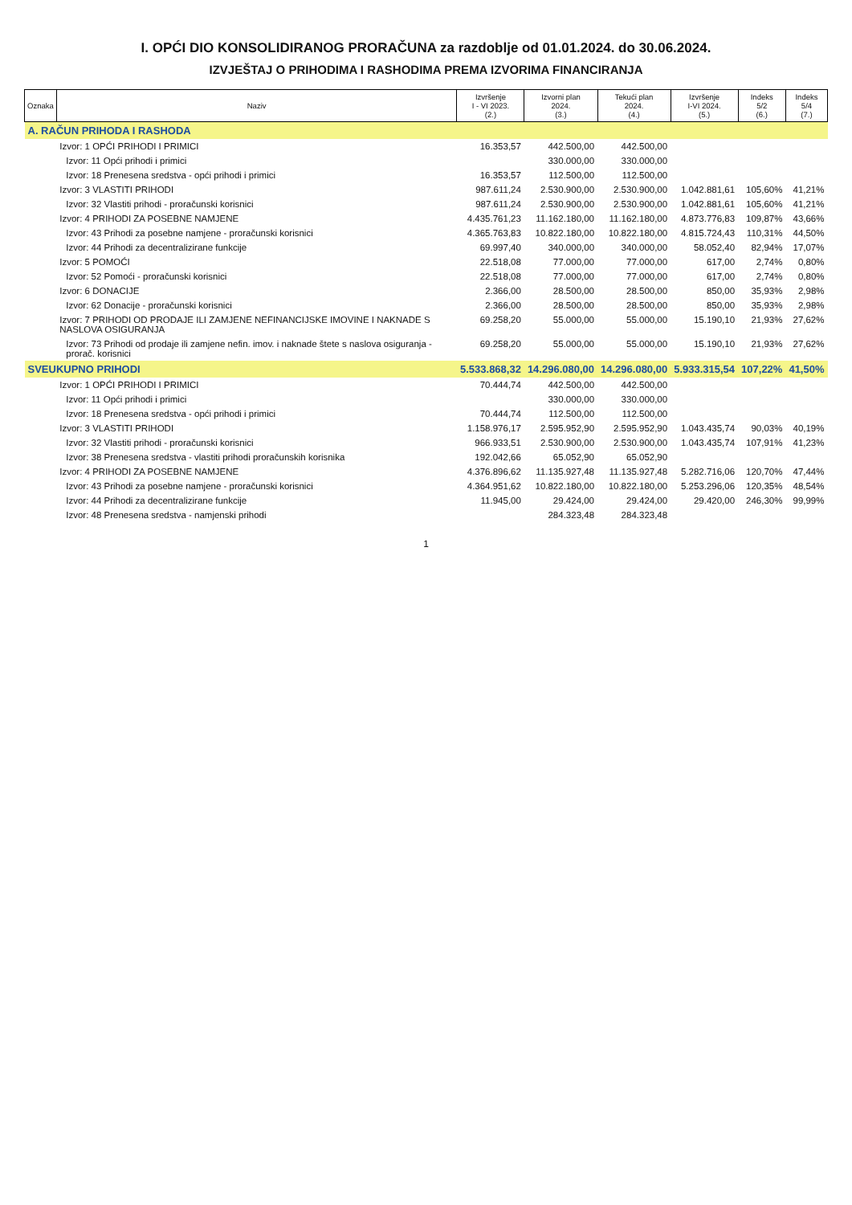I. OPĆI DIO KONSOLIDIRANOG PRORAČUNA za razdoblje od 01.01.2024. do 30.06.2024.
IZVJEŠTAJ O PRIHODIMA I RASHODIMA PREMA IZVORIMA FINANCIRANJA
| Oznaka | Naziv | Izvršenje I - VI 2023. (2.) | Izvorni plan 2024. (3.) | Tekući plan 2024. (4.) | Izvršenje I-VI 2024. (5.) | Indeks 5/2 (6.) | Indeks 5/4 (7.) |
| --- | --- | --- | --- | --- | --- | --- | --- |
| A. RAČUN PRIHODA I RASHODA | | | | | | | |
| | Izvor: 1 OPĆI PRIHODI I PRIMICI | 16.353,57 | 442.500,00 | 442.500,00 | | | |
| | Izvor: 11 Opći prihodi i primici | | 330.000,00 | 330.000,00 | | | |
| | Izvor: 18 Prenesena sredstva - opći prihodi i primici | 16.353,57 | 112.500,00 | 112.500,00 | | | |
| | Izvor: 3 VLASTITI PRIHODI | 987.611,24 | 2.530.900,00 | 2.530.900,00 | 1.042.881,61 | 105,60% | 41,21% |
| | Izvor: 32 Vlastiti prihodi - proračunski korisnici | 987.611,24 | 2.530.900,00 | 2.530.900,00 | 1.042.881,61 | 105,60% | 41,21% |
| | Izvor: 4 PRIHODI ZA POSEBNE NAMJENE | 4.435.761,23 | 11.162.180,00 | 11.162.180,00 | 4.873.776,83 | 109,87% | 43,66% |
| | Izvor: 43 Prihodi za posebne namjene - proračunski korisnici | 4.365.763,83 | 10.822.180,00 | 10.822.180,00 | 4.815.724,43 | 110,31% | 44,50% |
| | Izvor: 44 Prihodi za decentralizirane funkcije | 69.997,40 | 340.000,00 | 340.000,00 | 58.052,40 | 82,94% | 17,07% |
| | Izvor: 5 POMOĆI | 22.518,08 | 77.000,00 | 77.000,00 | 617,00 | 2,74% | 0,80% |
| | Izvor: 52 Pomoći - proračunski korisnici | 22.518,08 | 77.000,00 | 77.000,00 | 617,00 | 2,74% | 0,80% |
| | Izvor: 6 DONACIJE | 2.366,00 | 28.500,00 | 28.500,00 | 850,00 | 35,93% | 2,98% |
| | Izvor: 62 Donacije - proračunski korisnici | 2.366,00 | 28.500,00 | 28.500,00 | 850,00 | 35,93% | 2,98% |
| | Izvor: 7 PRIHODI OD PRODAJE ILI ZAMJENE NEFINANCIJSKE IMOVINE I NAKNADE S NASLOVA OSIGURANJA | 69.258,20 | 55.000,00 | 55.000,00 | 15.190,10 | 21,93% | 27,62% |
| | Izvor: 73 Prihodi od prodaje ili zamjene nefin. imov. i naknade štete s naslova osiguranja - prorač. korisnici | 69.258,20 | 55.000,00 | 55.000,00 | 15.190,10 | 21,93% | 27,62% |
| SVEUKUPNO PRIHODI | | 5.533.868,32 | 14.296.080,00 | 14.296.080,00 | 5.933.315,54 | 107,22% | 41,50% |
| | Izvor: 1 OPĆI PRIHODI I PRIMICI | 70.444,74 | 442.500,00 | 442.500,00 | | | |
| | Izvor: 11 Opći prihodi i primici | | 330.000,00 | 330.000,00 | | | |
| | Izvor: 18 Prenesena sredstva - opći prihodi i primici | 70.444,74 | 112.500,00 | 112.500,00 | | | |
| | Izvor: 3 VLASTITI PRIHODI | 1.158.976,17 | 2.595.952,90 | 2.595.952,90 | 1.043.435,74 | 90,03% | 40,19% |
| | Izvor: 32 Vlastiti prihodi - proračunski korisnici | 966.933,51 | 2.530.900,00 | 2.530.900,00 | 1.043.435,74 | 107,91% | 41,23% |
| | Izvor: 38 Prenesena sredstva - vlastiti prihodi proračunskih korisnika | 192.042,66 | 65.052,90 | 65.052,90 | | | |
| | Izvor: 4 PRIHODI ZA POSEBNE NAMJENE | 4.376.896,62 | 11.135.927,48 | 11.135.927,48 | 5.282.716,06 | 120,70% | 47,44% |
| | Izvor: 43 Prihodi za posebne namjene - proračunski korisnici | 4.364.951,62 | 10.822.180,00 | 10.822.180,00 | 5.253.296,06 | 120,35% | 48,54% |
| | Izvor: 44 Prihodi za decentralizirane funkcije | 11.945,00 | 29.424,00 | 29.424,00 | 29.420,00 | 246,30% | 99,99% |
| | Izvor: 48 Prenesena sredstva - namjenski prihodi | | 284.323,48 | 284.323,48 | | | |
1